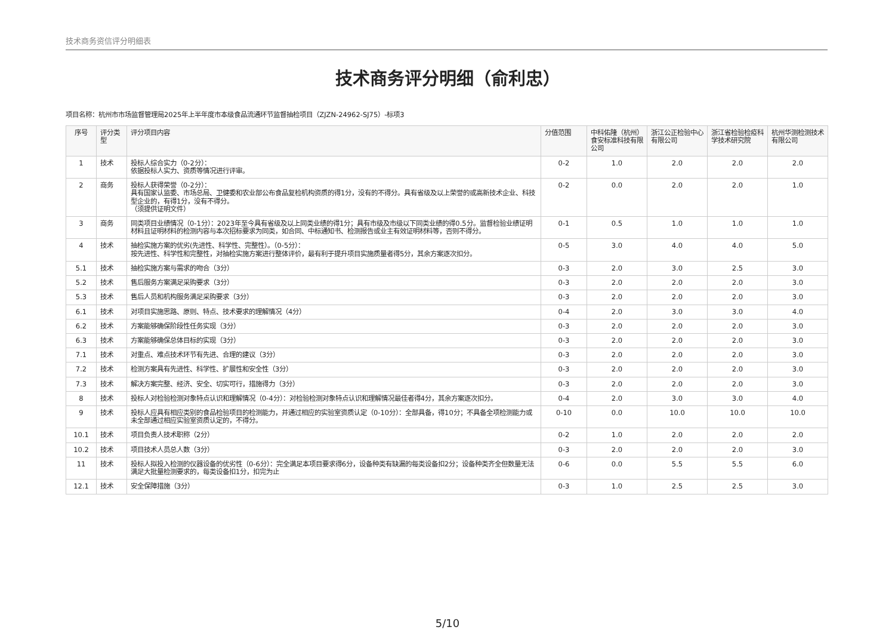技术商务资信评分明细表
技术商务评分明细（俞利忠）
项目名称：杭州市市场监督管理局2025年上半年度市本级食品流通环节监督抽检项目（ZJZN-24962-SJ75）-标项3
| 序号 | 评分类型 | 评分项目内容 | 分值范围 | 中科佑隆（杭州）食安标准科技有限公司 | 浙江公正检验中心有限公司 | 浙江省检验检疫科学技术研究院 | 杭州华测检测技术有限公司 |
| --- | --- | --- | --- | --- | --- | --- | --- |
| 1 | 技术 | 投标人综合实力（0-2分）： 依据投标人实力、资质等情况进行评审。 | 0-2 | 1.0 | 2.0 | 2.0 | 2.0 |
| 2 | 商务 | 投标人获得荣誉（0-2分）： 具有国家认监委、市场总局、卫健委和农业部公布食品复检机构资质的得1分，没有的不得分。具有省级及以上荣誉的或高新技术企业、科技型企业的，有得1分，没有不得分。 （须提供证明文件） | 0-2 | 0.0 | 2.0 | 2.0 | 1.0 |
| 3 | 商务 | 同类项目业绩情况（0-1分）：2023年至今具有省级及以上同类业绩的得1分；具有市级及市级以下同类业绩的得0.5分。监督检验业绩证明材料且证明材料的检测内容与本次招标要求为同类，如合同、中标通知书、检测报告或业主有效证明材料等，否则不得分。 | 0-1 | 0.5 | 1.0 | 1.0 | 1.0 |
| 4 | 技术 | 抽检实施方案的优劣(先进性、科学性、完整性）。（0-5分）： 按先进性、科学性和完整性，对抽检实施方案进行整体评价，最有利于提升项目实施质量者得5分，其余方案逐次扣分。 | 0-5 | 3.0 | 4.0 | 4.0 | 5.0 |
| 5.1 | 技术 | 抽检实施方案与需求的吻合（3分） | 0-3 | 2.0 | 3.0 | 2.5 | 3.0 |
| 5.2 | 技术 | 售后服务方案满足采购要求（3分） | 0-3 | 2.0 | 2.0 | 2.0 | 3.0 |
| 5.3 | 技术 | 售后人员和机构服务满足采购要求（3分） | 0-3 | 2.0 | 2.0 | 2.0 | 3.0 |
| 6.1 | 技术 | 对项目实施思路、原则、特点、技术要求的理解情况（4分） | 0-4 | 2.0 | 3.0 | 3.0 | 4.0 |
| 6.2 | 技术 | 方案能够确保阶段性任务实现（3分） | 0-3 | 2.0 | 2.0 | 2.0 | 3.0 |
| 6.3 | 技术 | 方案能够确保总体目标的实现（3分） | 0-3 | 2.0 | 2.0 | 2.0 | 3.0 |
| 7.1 | 技术 | 对重点、难点技术环节有先进、合理的建议（3分） | 0-3 | 2.0 | 2.0 | 2.0 | 3.0 |
| 7.2 | 技术 | 检测方案具有先进性、科学性、扩展性和安全性（3分） | 0-3 | 2.0 | 2.0 | 2.0 | 3.0 |
| 7.3 | 技术 | 解决方案完整、经济、安全、切实可行，措施得力（3分） | 0-3 | 2.0 | 2.0 | 2.0 | 3.0 |
| 8 | 技术 | 投标人对检验检测对象特点认识和理解情况（0-4分）：对检验检测对象特点认识和理解情况最佳者得4分，其余方案逐次扣分。 | 0-4 | 2.0 | 3.0 | 3.0 | 4.0 |
| 9 | 技术 | 投标人应具有相应类别的食品检验项目的检测能力，并通过相应的实验室资质认定（0-10分）：全部具备，得10分；不具备全项检测能力或未全部通过相应实验室资质认定的，不得分。 | 0-10 | 0.0 | 10.0 | 10.0 | 10.0 |
| 10.1 | 技术 | 项目负责人技术职称（2分） | 0-2 | 1.0 | 2.0 | 2.0 | 2.0 |
| 10.2 | 技术 | 项目技术人员总人数（3分） | 0-3 | 2.0 | 2.0 | 2.0 | 3.0 |
| 11 | 技术 | 投标人拟投入检测的仪器设备的优劣性（0-6分）：完全满足本项目要求得6分，设备种类有缺漏的每类设备扣2分；设备种类齐全但数量无法满足大批量检测要求的，每类设备扣1分，扣完为止 | 0-6 | 0.0 | 5.5 | 5.5 | 6.0 |
| 12.1 | 技术 | 安全保障措施（3分） | 0-3 | 1.0 | 2.5 | 2.5 | 3.0 |
5/10